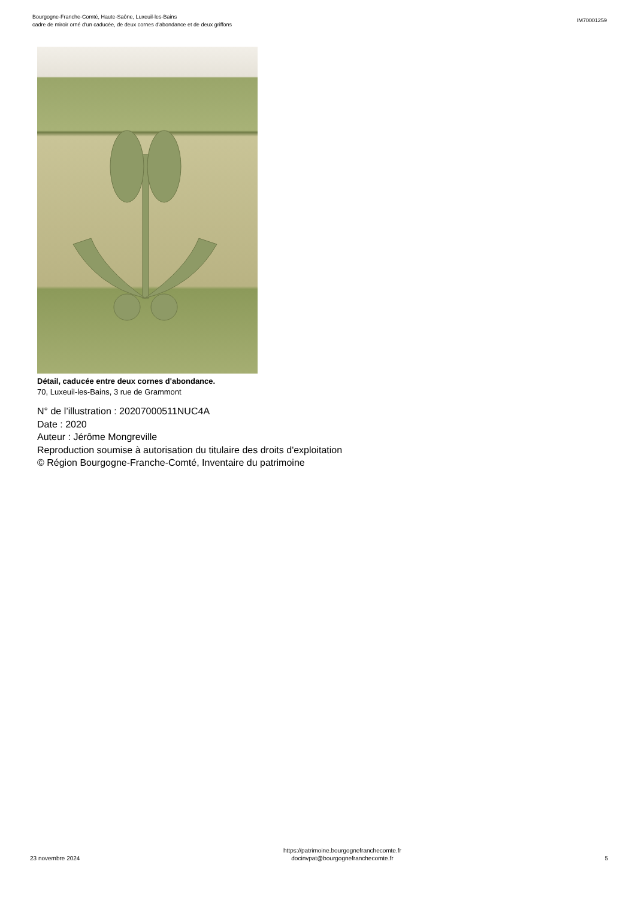Bourgogne-Franche-Comté, Haute-Saône, Luxeuil-les-Bains
cadre de miroir orné d'un caducée, de deux cornes d'abondance et de deux griffons
IM70001259
Détail, caducée entre deux cornes d'abondance.
70, Luxeuil-les-Bains, 3 rue de Grammont
N° de l’illustration : 20207000511NUC4A
Date : 2020
Auteur : Jérôme Mongreville
Reproduction soumise à autorisation du titulaire des droits d'exploitation
© Région Bourgogne-Franche-Comté, Inventaire du patrimoine
23 novembre 2024
https://patrimoine.bourgognefranchecomte.fr
docinvpat@bourgognefranchecomte.fr
5